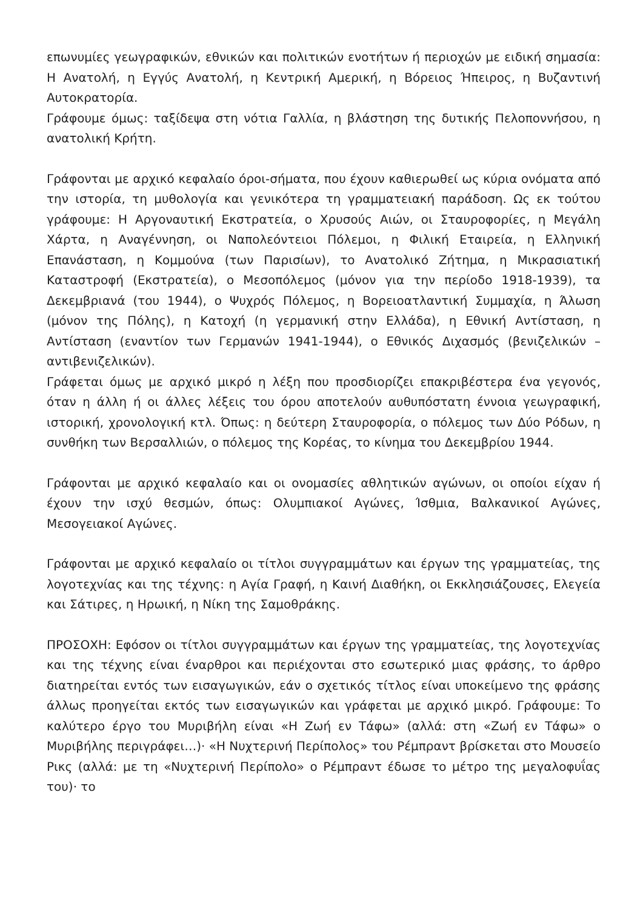επωνυμίες γεωγραφικών, εθνικών και πολιτικών ενοτήτων ή περιοχών με ειδική σημασία: Η Ανατολή, η Εγγύς Ανατολή, η Κεντρική Αμερική, η Βόρειος Ήπειρος, η Βυζαντινή Αυτοκρατορία.
Γράφουμε όμως: ταξίδεψα στη νότια Γαλλία, η βλάστηση της δυτικής Πελοποννήσου, η ανατολική Κρήτη.
Γράφονται με αρχικό κεφαλαίο όροι-σήματα, που έχουν καθιερωθεί ως κύρια ονόματα από την ιστορία, τη μυθολογία και γενικότερα τη γραμματειακή παράδοση. Ως εκ τούτου γράφουμε: Η Αργοναυτική Εκστρατεία, ο Χρυσούς Αιών, οι Σταυροφορίες, η Μεγάλη Χάρτα, η Αναγέννηση, οι Ναπολεόντειοι Πόλεμοι, η Φιλική Εταιρεία, η Ελληνική Επανάσταση, η Κομμούνα (των Παρισίων), το Ανατολικό Ζήτημα, η Μικρασιατική Καταστροφή (Εκστρατεία), ο Μεσοπόλεμος (μόνον για την περίοδο 1918-1939), τα Δεκεμβριανά (του 1944), ο Ψυχρός Πόλεμος, η Βορειοατλαντική Συμμαχία, η Άλωση (μόνον της Πόλης), η Κατοχή (η γερμανική στην Ελλάδα), η Εθνική Αντίσταση, η Αντίσταση (εναντίον των Γερμανών 1941-1944), ο Εθνικός Διχασμός (βενιζελικών – αντιβενιζελικών).
Γράφεται όμως με αρχικό μικρό η λέξη που προσδιορίζει επακριβέστερα ένα γεγονός, όταν η άλλη ή οι άλλες λέξεις του όρου αποτελούν αυθυπόστατη έννοια γεωγραφική, ιστορική, χρονολογική κτλ. Όπως: η δεύτερη Σταυροφορία, ο πόλεμος των Δύο Ρόδων, η συνθήκη των Βερσαλλιών, ο πόλεμος της Κορέας, το κίνημα του Δεκεμβρίου 1944.
Γράφονται με αρχικό κεφαλαίο και οι ονομασίες αθλητικών αγώνων, οι οποίοι είχαν ή έχουν την ισχύ θεσμών, όπως: Ολυμπιακοί Αγώνες, Ίσθμια, Βαλκανικοί Αγώνες, Μεσογειακοί Αγώνες.
Γράφονται με αρχικό κεφαλαίο οι τίτλοι συγγραμμάτων και έργων της γραμματείας, της λογοτεχνίας και της τέχνης: η Αγία Γραφή, η Καινή Διαθήκη, οι Εκκλησιάζουσες, Ελεγεία και Σάτιρες, η Ηρωική, η Νίκη της Σαμοθράκης.
ΠΡΟΣΟΧΗ: Εφόσον οι τίτλοι συγγραμμάτων και έργων της γραμματείας, της λογοτεχνίας και της τέχνης είναι έναρθροι και περιέχονται στο εσωτερικό μιας φράσης, το άρθρο διατηρείται εντός των εισαγωγικών, εάν ο σχετικός τίτλος είναι υποκείμενο της φράσης άλλως προηγείται εκτός των εισαγωγικών και γράφεται με αρχικό μικρό. Γράφουμε: Το καλύτερο έργο του Μυριβήλη είναι «Η Ζωή εν Τάφω» (αλλά: στη «Ζωή εν Τάφω» ο Μυριβήλης περιγράφει…)· «Η Νυχτερινή Περίπολος» του Ρέμπραντ βρίσκεται στο Μουσείο Ρικς (αλλά: με τη «Νυχτερινή Περίπολο» ο Ρέμπραντ έδωσε το μέτρο της μεγαλοφυΐας του)· το